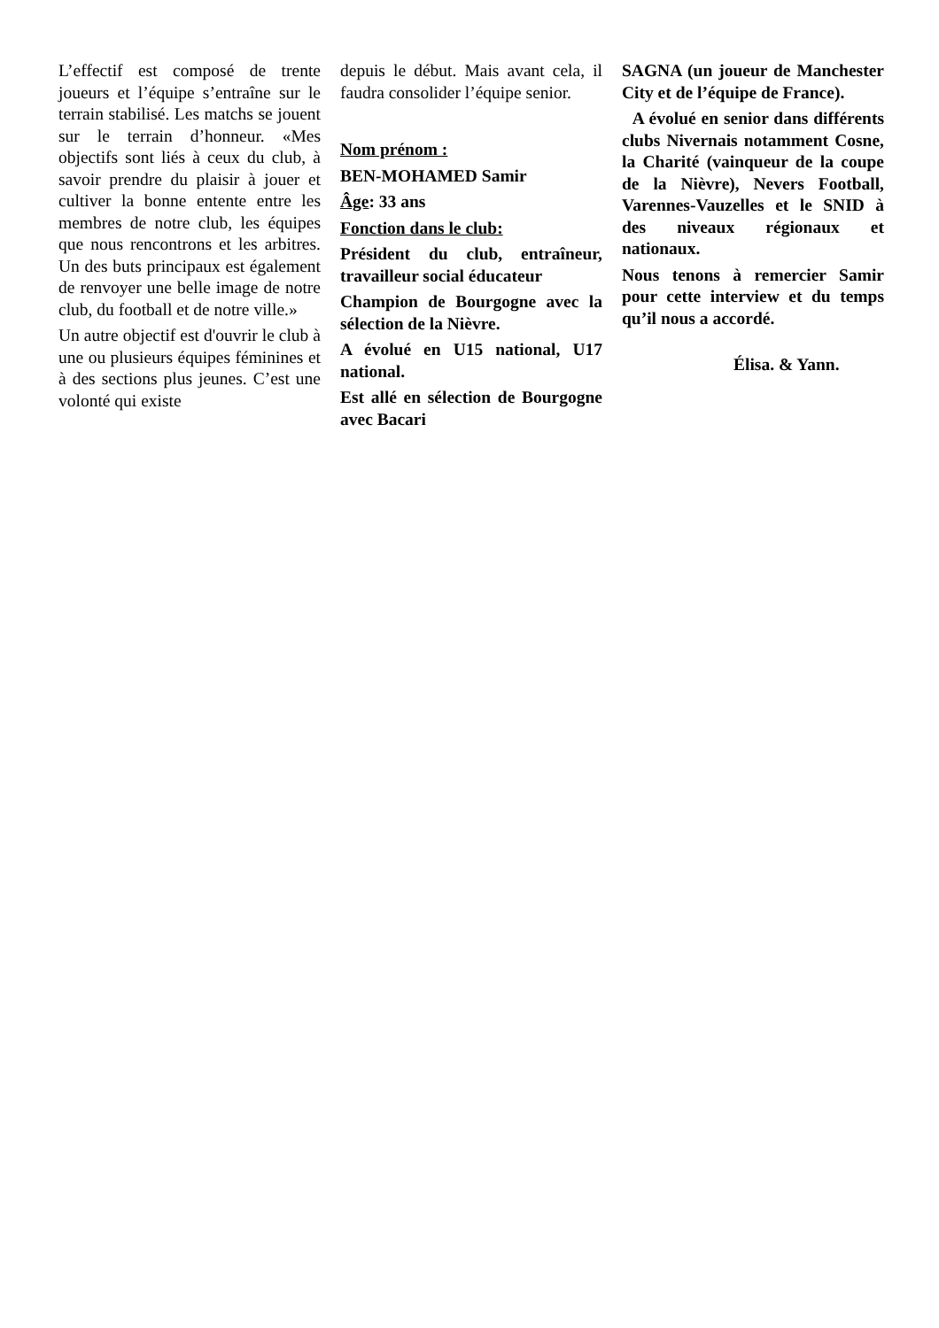L’effectif est composé de trente joueurs et l’équipe s’entraîne sur le terrain stabilisé. Les matchs se jouent sur le terrain d’honneur. «Mes objectifs sont liés à ceux du club, à savoir prendre du plaisir à jouer et cultiver la bonne entente entre les membres de notre club, les équipes que nous rencontrons et les arbitres. Un des buts principaux est également de renvoyer une belle image de notre club, du football et de notre ville.»
Un autre objectif est d'ouvrir le club à une ou plusieurs équipes féminines et à des sections plus jeunes. C’est une volonté qui existe
depuis le début. Mais avant cela, il faudra consolider l’équipe senior.
Nom prénom :
BEN-MOHAMED Samir
Âge: 33 ans
Fonction dans le club:
Président du club, entraîneur, travailleur social éducateur
Champion de Bourgogne avec la sélection de la Nièvre.
A évolué en U15 national, U17 national.
Est allé en sélection de Bourgogne avec Bacari
SAGNA (un joueur de Manchester City et de l’équipe de France).
A évolué en senior dans différents clubs Nivernais notamment Cosne, la Charité (vainqueur de la coupe de la Nièvre), Nevers Football, Varennes-Vauzelles et le SNID à des niveaux régionaux et nationaux.
Nous tenons à remercier Samir pour cette interview et du temps qu’il nous a accordé.
Élisa. & Yann.